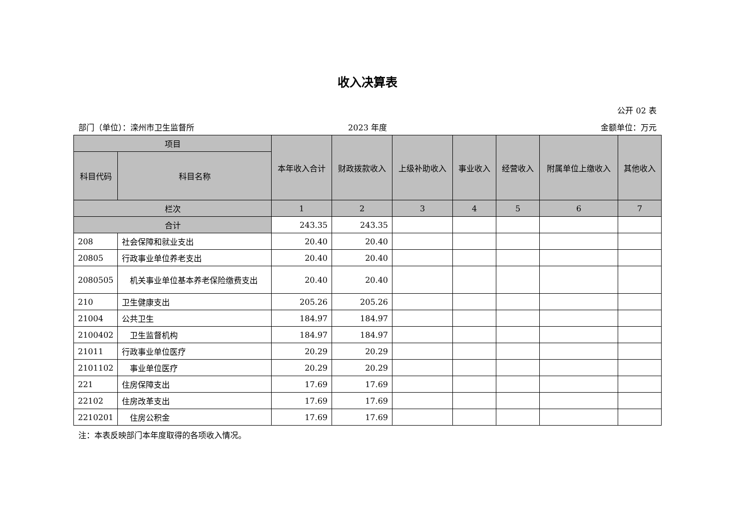收入决算表
公开 02 表
部门（单位）：滦州市卫生监督所 2023 年度 金额单位：万元
| 项目 | | 本年收入合计 | 财政拨款收入 | 上级补助收入 | 事业收入 | 经营收入 | 附属单位上缴收入 | 其他收入 |
| --- | --- | --- | --- | --- | --- | --- | --- | --- |
| 科目代码 | 科目名称 | | | | | | | |
| 栏次 | | 1 | 2 | 3 | 4 | 5 | 6 | 7 |
| 合计 | | 243.35 | 243.35 | | | | | |
| 208 | 社会保障和就业支出 | 20.40 | 20.40 | | | | | |
| 20805 | 行政事业单位养老支出 | 20.40 | 20.40 | | | | | |
| 2080505 | 机关事业单位基本养老保险缴费支出 | 20.40 | 20.40 | | | | | |
| 210 | 卫生健康支出 | 205.26 | 205.26 | | | | | |
| 21004 | 公共卫生 | 184.97 | 184.97 | | | | | |
| 2100402 | 卫生监督机构 | 184.97 | 184.97 | | | | | |
| 21011 | 行政事业单位医疗 | 20.29 | 20.29 | | | | | |
| 2101102 | 事业单位医疗 | 20.29 | 20.29 | | | | | |
| 221 | 住房保障支出 | 17.69 | 17.69 | | | | | |
| 22102 | 住房改革支出 | 17.69 | 17.69 | | | | | |
| 2210201 | 住房公积金 | 17.69 | 17.69 | | | | | |
注：本表反映部门本年度取得的各项收入情况。